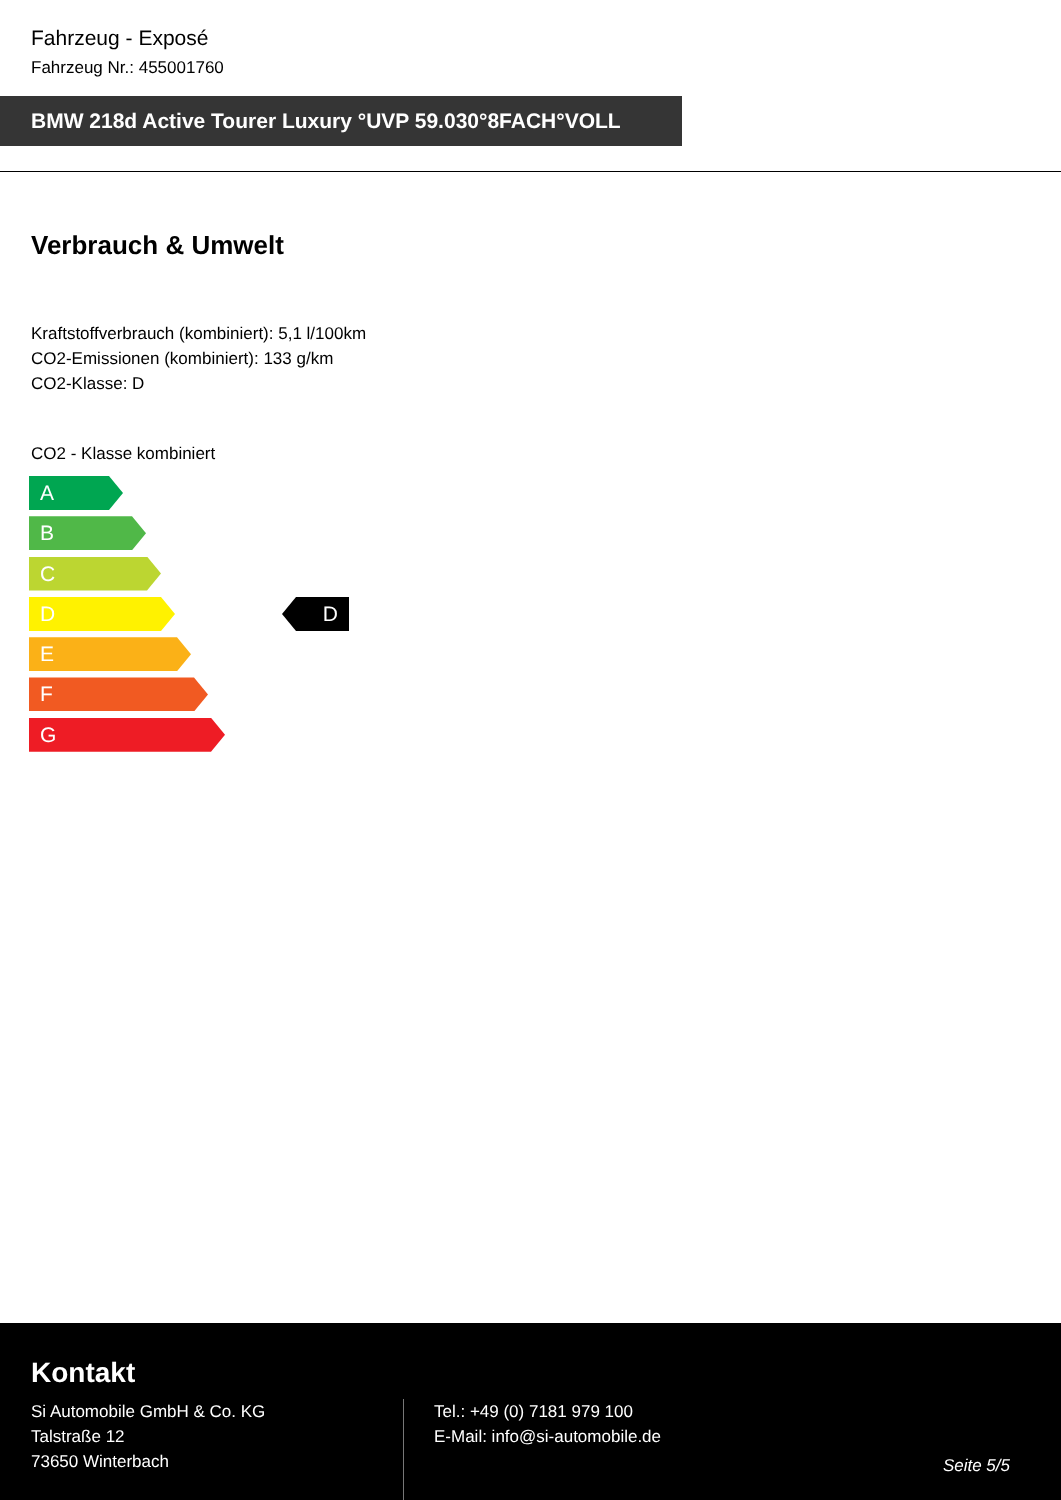Fahrzeug - Exposé
Fahrzeug Nr.: 455001760
BMW 218d Active Tourer Luxury °UVP 59.030°8FACH°VOLL
Verbrauch & Umwelt
Kraftstoffverbrauch (kombiniert): 5,1 l/100km
CO2-Emissionen (kombiniert): 133 g/km
CO2-Klasse: D
CO2 - Klasse kombiniert
A
B
C
D
E
F
G
D
Kontakt
Si Automobile GmbH & Co. KG
Talstraße 12
73650 Winterbach
Tel.: +49 (0) 7181 979 100
E-Mail: info@si-automobile.de
Seite 5/5